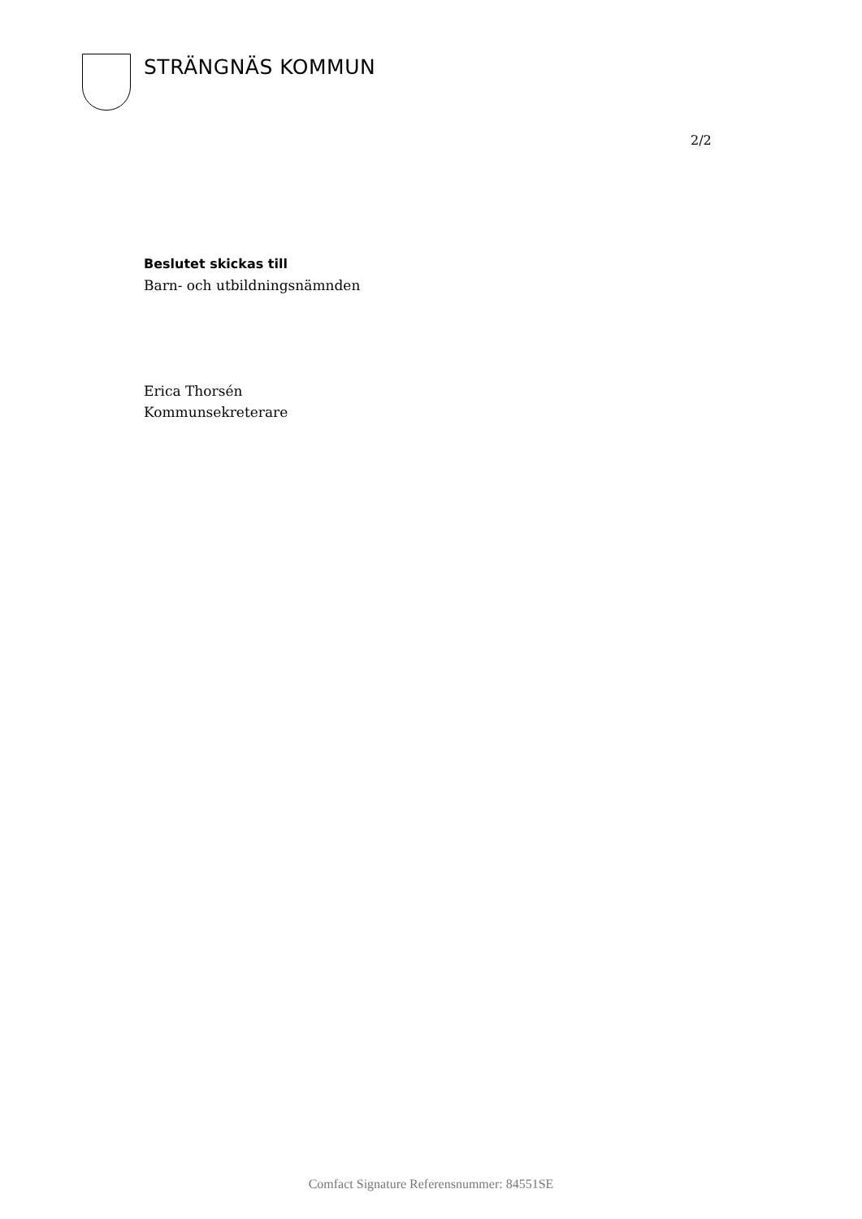STRÄNGNÄS KOMMUN
2/2
Beslutet skickas till
Barn- och utbildningsnämnden
Erica Thorsén
Kommunsekreterare
Comfact Signature Referensnummer: 84551SE